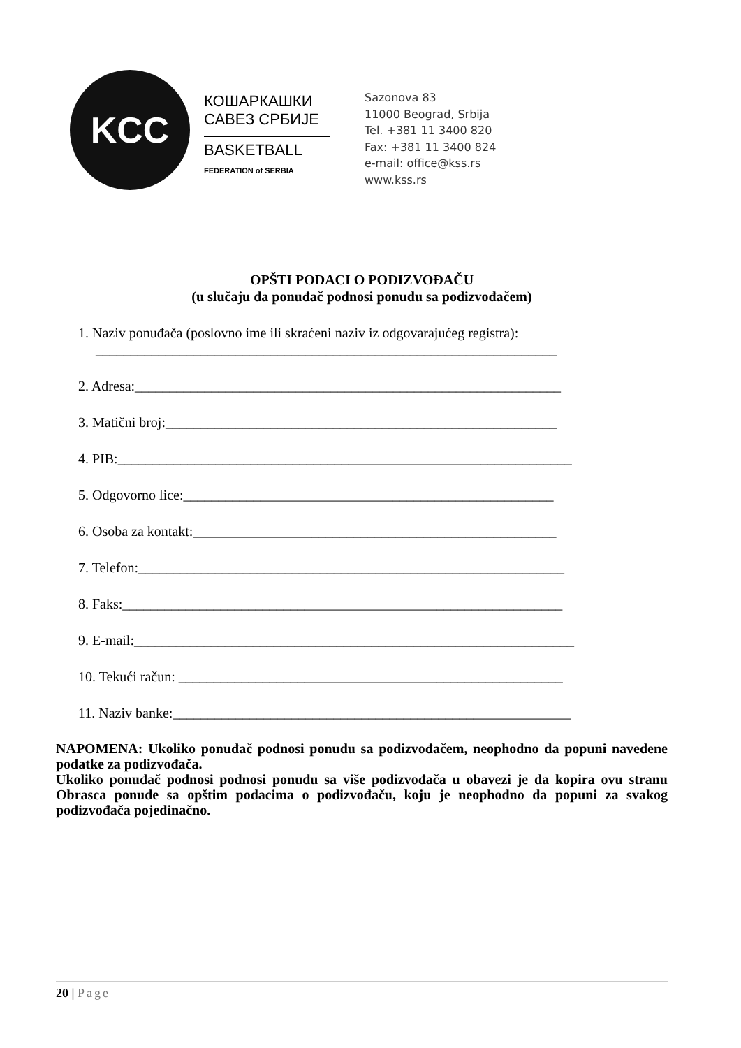KCC
КОШАРКАШКИ
САВЕЗ СРБИЈЕ
BASKETBALL
FEDERATION of SERBIA
Sazonova 83
11000 Beograd, Srbija
Tel. +381 11 3400 820
Fax: +381 11 3400 824
e-mail: office@kss.rs
www.kss.rs
OPŠTI PODACI O PODIZVOĐAČU
(u slučaju da ponuđač podnosi ponudu sa podizvođačem)
1. Naziv ponuđača (poslovno ime ili skraćeni naziv iz odgovarajućeg registra):
__________________________________________________________________
2. Adresa:_____________________________________________________________
3. Matični broj:________________________________________________________
4. PIB:_________________________________________________________________
5. Odgovorno lice:_____________________________________________________
6. Osoba za kontakt:____________________________________________________
7. Telefon:_____________________________________________________________
8. Faks:_______________________________________________________________
9. E-mail:_______________________________________________________________
10. Tekući račun: _______________________________________________________
11. Naziv banke:_________________________________________________________
NAPOMENA: Ukoliko ponuđač podnosi ponudu sa podizvođačem, neophodno da popuni navedene podatke za podizvođača.
Ukoliko ponuđač podnosi podnosi ponudu sa više podizvođača u obavezi je da kopira ovu stranu Obrasca ponude sa opštim podacima o podizvođaču, koju je neophodno da popuni za svakog podizvođača pojedinačno.
20 | Page